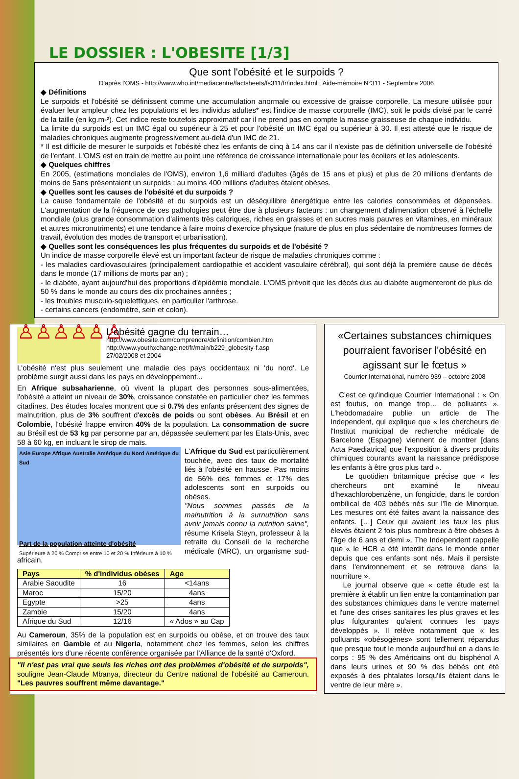LE DOSSIER : L'OBESITE [1/3]
Que sont l'obésité et le surpoids ?
D'après l'OMS - http://www.who.int/mediacentre/factsheets/fs311/fr/index.html ; Aide-mémoire N°311 - Septembre 2006
◆ Définitions
Le surpoids et l'obésité se définissent comme une accumulation anormale ou excessive de graisse corporelle. La mesure utilisée pour évaluer leur ampleur chez les populations et les individus adultes* est l'indice de masse corporelle (IMC), soit le poids divisé par le carré de la taille (en kg.m-²). Cet indice reste toutefois approximatif car il ne prend pas en compte la masse graisseuse de chaque individu.
La limite du surpoids est un IMC égal ou supérieur à 25 et pour l'obésité un IMC égal ou supérieur à 30. Il est attesté que le risque de maladies chroniques augmente progressivement au-delà d'un IMC de 21.
* Il est difficile de mesurer le surpoids et l'obésité chez les enfants de cinq à 14 ans car il n'existe pas de définition universelle de l'obésité de l'enfant. L'OMS est en train de mettre au point une référence de croissance internationale pour les écoliers et les adolescents.
◆ Quelques chiffres
En 2005, (estimations mondiales de l'OMS), environ 1,6 milliard d'adultes (âgés de 15 ans et plus) et plus de 20 millions d'enfants de moins de 5ans présentaient un surpoids ; au moins 400 millions d'adultes étaient obèses.
◆ Quelles sont les causes de l'obésité et du surpoids ?
La cause fondamentale de l'obésité et du surpoids est un déséquilibre énergétique entre les calories consommées et dépensées. L'augmentation de la fréquence de ces pathologies peut être due à plusieurs facteurs : un changement d'alimentation observé à l'échelle mondiale (plus grande consommation d'aliments très caloriques, riches en graisses et en sucres mais pauvres en vitamines, en minéraux et autres micronutriments) et une tendance à faire moins d'exercice physique (nature de plus en plus sédentaire de nombreuses formes de travail, évolution des modes de transport et urbanisation).
◆ Quelles sont les conséquences les plus fréquentes du surpoids et de l'obésité ?
Un indice de masse corporelle élevé est un important facteur de risque de maladies chroniques comme :
- les maladies cardiovasculaires (principalement cardiopathie et accident vasculaire cérébral), qui sont déjà la première cause de décès dans le monde (17 millions de morts par an) ;
- le diabète, ayant aujourd'hui des proportions d'épidémie mondiale. L'OMS prévoit que les décès dus au diabète augmenteront de plus de 50 % dans le monde au cours des dix prochaines années ;
- les troubles musculo-squelettiques, en particulier l'arthrose.
- certains cancers (endomètre, sein et colon).
♙♙♙♙♙♙
L'obésité gagne du terrain…
http://www.obesite.com/comprendre/definition/combien.htm
http://www.youthxchange.net/fr/main/b229_globesity-f.asp
27/02/2008 et 2004
L'obésité n'est plus seulement une maladie des pays occidentaux ni 'du nord'. Le problème surgit aussi dans les pays en développement...
En Afrique subsaharienne, où vivent la plupart des personnes sous-alimentées, l'obésité a atteint un niveau de 30%, croissance constatée en particulier chez les femmes citadines. Des études locales montrent que si 0.7% des enfants présentent des signes de malnutrition, plus de 3% souffrent d'excès de poids ou sont obèses. Au Brésil et en Colombie, l'obésité frappe environ 40% de la population. La consommation de sucre au Brésil est de 53 kg par personne par an, dépassée seulement par les Etats-Unis, avec 58 à 60 kg, en incluant le sirop de maïs.
Asie Europe Afrique Australie Amérique du Nord Amérique du Sud
Part de la population atteinte d'obésité
Supérieure à 20 % Comprise entre 10 et 20 % Inférieure à 10 %
L'Afrique du Sud est particulièrement touchée, avec des taux de mortalité liés à l'obésité en hausse. Pas moins de 56% des femmes et 17% des adolescents sont en surpoids ou obèses.
"Nous sommes passés de la malnutrition à la surnutrition sans avoir jamais connu la nutrition saine", résume Krisela Steyn, professeur à la retraite du Conseil de la recherche médicale (MRC), un organisme sud-africain.
| Pays | % d'individus obèses | Age |
| --- | --- | --- |
| Arabie Saoudite | 16 | <14ans |
| Maroc | 15/20 | 4ans |
| Egypte | >25 | 4ans |
| Zambie | 15/20 | 4ans |
| Afrique du Sud | 12/16 | « Ados » au Cap |
Au Cameroun, 35% de la population est en surpoids ou obèse, et on trouve des taux similaires en Gambie et au Nigeria, notamment chez les femmes, selon les chiffres présentés lors d'une récente conférence organisée par l'Alliance de la santé d'Oxford.
"Il n'est pas vrai que seuls les riches ont des problèmes d'obésité et de surpoids", souligne Jean-Claude Mbanya, directeur du Centre national de l'obésité au Cameroun. "Les pauvres souffrent même davantage."
«Certaines substances chimiques pourraient favoriser l'obésité en agissant sur le fœtus »
Courrier International, numéro 939 – octobre 2008
C'est ce qu'indique Courrier International : « On est foutus, on mange trop… de polluants ». L'hebdomadaire publie un article de The Independent, qui explique que « les chercheurs de l'Institut municipal de recherche médicale de Barcelone (Espagne) viennent de montrer [dans Acta Paediatrica] que l'exposition à divers produits chimiques courants avant la naissance prédispose les enfants à être gros plus tard ».
Le quotidien britannique précise que « les chercheurs ont examiné le niveau d'hexachlorobenzène, un fongicide, dans le cordon ombilical de 403 bébés nés sur l'île de Minorque. Les mesures ont été faites avant la naissance des enfants. […] Ceux qui avaient les taux les plus élevés étaient 2 fois plus nombreux à être obèses à l'âge de 6 ans et demi ». The Independent rappelle que « le HCB a été interdit dans le monde entier depuis que ces enfants sont nés. Mais il persiste dans l'environnement et se retrouve dans la nourriture ».
Le journal observe que « cette étude est la première à établir un lien entre la contamination par des substances chimiques dans le ventre maternel et l'une des crises sanitaires les plus graves et les plus fulgurantes qu'aient connues les pays développés ». Il relève notamment que « les polluants «obésogènes» sont tellement répandus que presque tout le monde aujourd'hui en a dans le corps : 95 % des Américains ont du bisphénol A dans leurs urines et 90 % des bébés ont été exposés à des phtalates lorsqu'ils étaient dans le ventre de leur mère ».